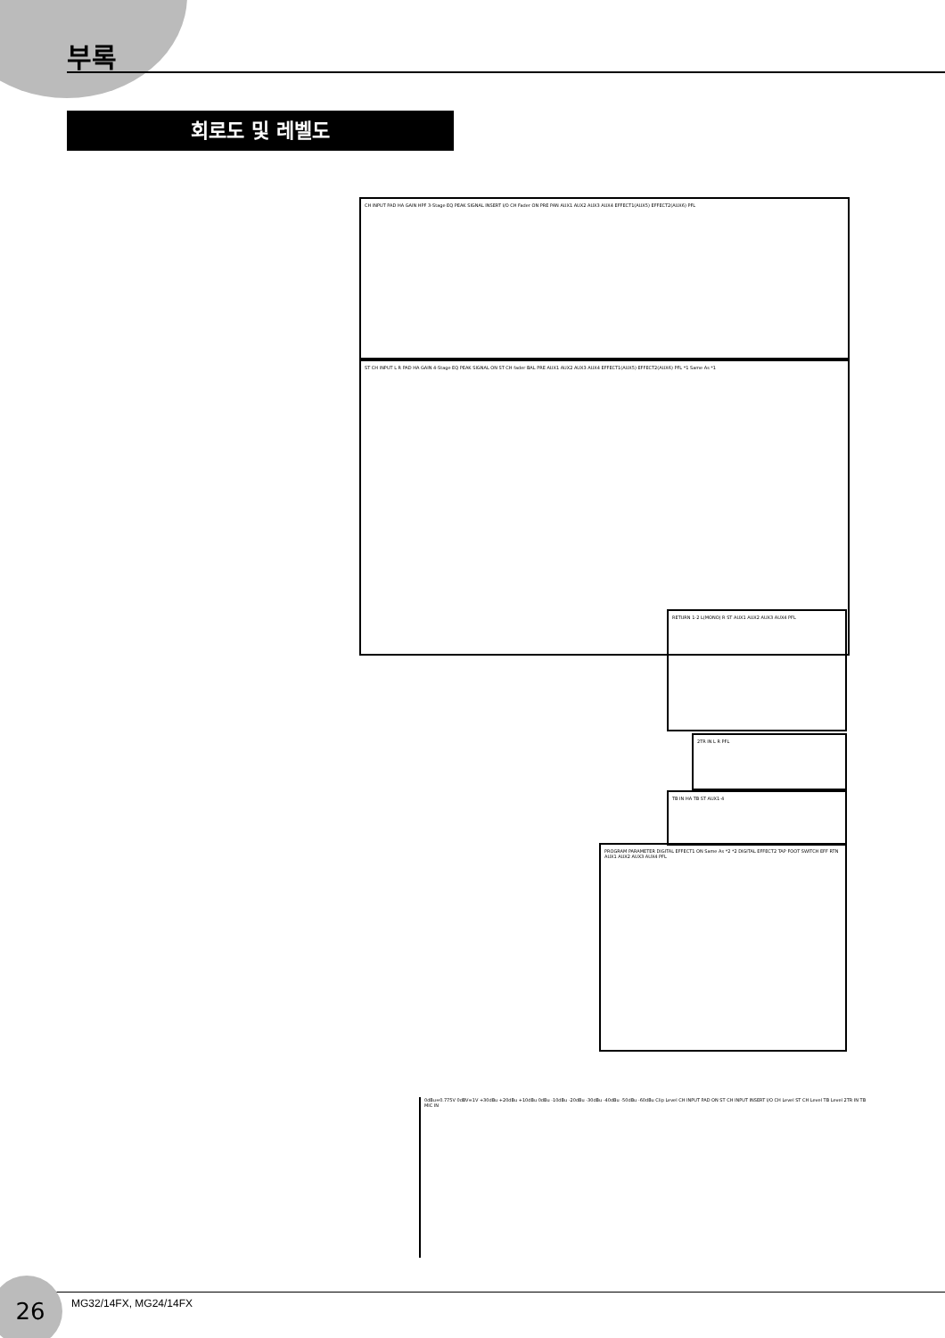부록
회로도 및 레벨도
CH INPUT PAD HA GAIN HPF 3-Stage EQ PEAK SIGNAL INSERT I/O CH Fader ON PRE PAN AUX1 AUX2 AUX3 AUX4 EFFECT1(AUX5) EFFECT2(AUX6) PFL
ST CH INPUT L R PAD HA GAIN 4-Stage EQ PEAK SIGNAL ON ST CH fader BAL PRE AUX1 AUX2 AUX3 AUX4 EFFECT1(AUX5) EFFECT2(AUX6) PFL *1 Same As *1
RETURN 1-2 L(MONO) R ST AUX1 AUX2 AUX3 AUX4 PFL
2TR IN L R PFL
TB IN HA TB ST AUX1-4
PROGRAM PARAMETER DIGITAL EFFECT1 ON Same As *2 *2 DIGITAL EFFECT2 TAP FOOT SWITCH EFF RTN AUX1 AUX2 AUX3 AUX4 PFL
0dBu=0.775V 0dBV=1V +30dBu +20dBu +10dBu 0dBu -10dBu -20dBu -30dBu -40dBu -50dBu -60dBu Clip Level CH INPUT PAD ON ST CH INPUT INSERT I/O CH Level ST CH Level TB Level 2TR IN TB MIC IN
26 MG32/14FX, MG24/14FX